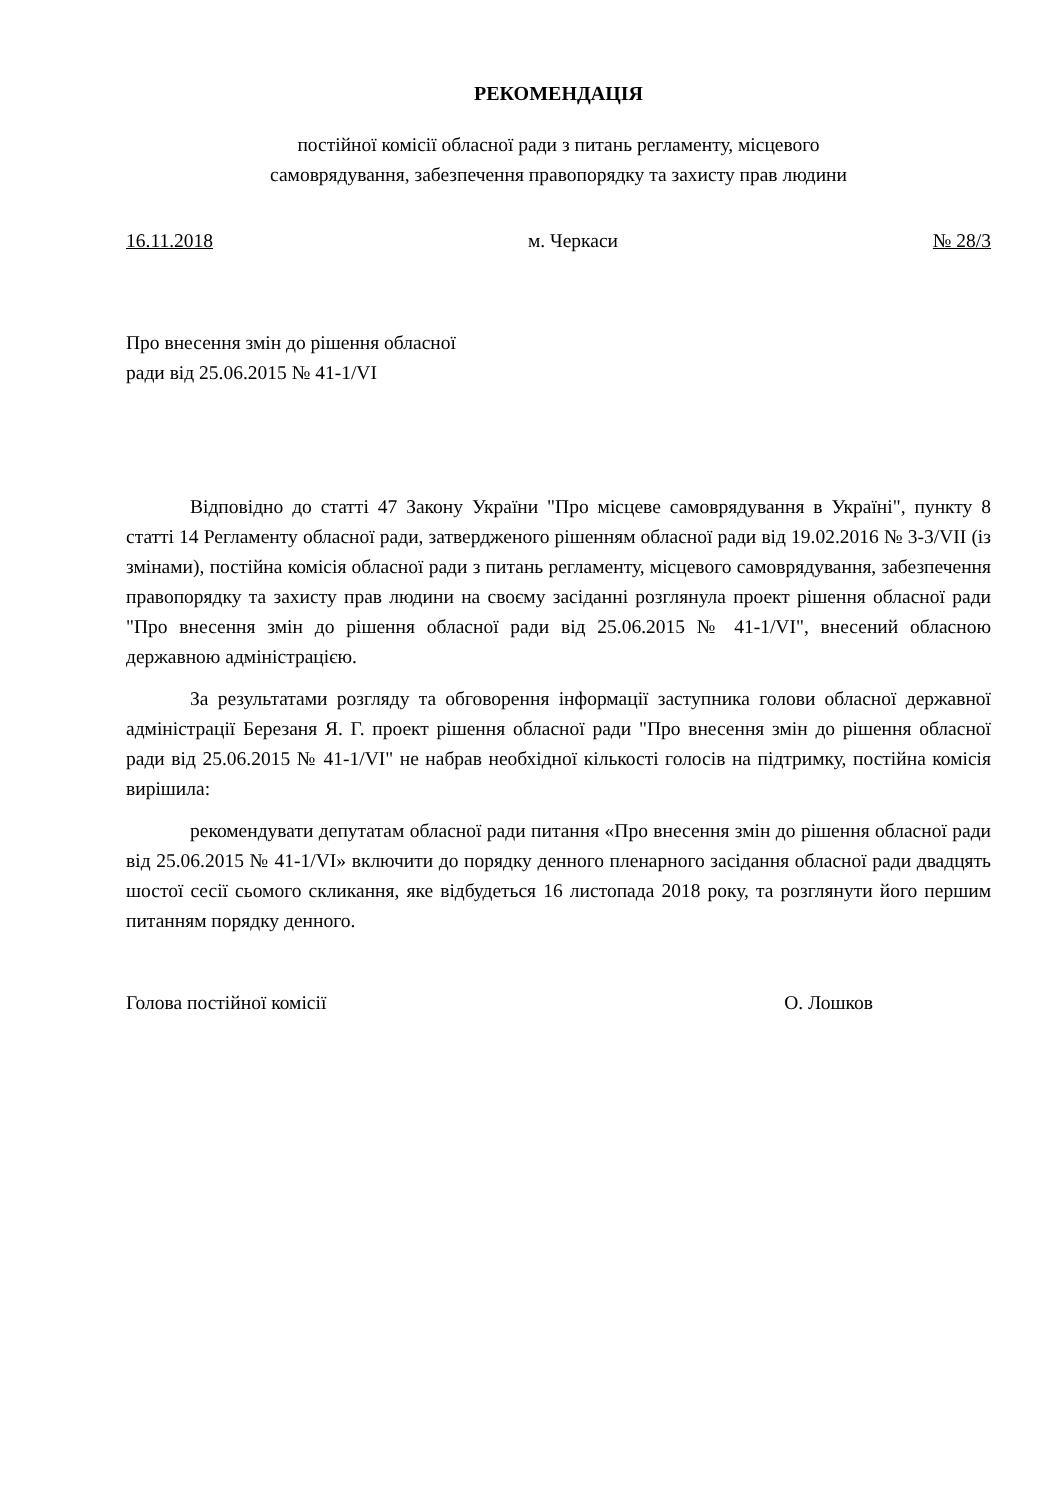РЕКОМЕНДАЦІЯ
постійної комісії обласної ради з питань регламенту, місцевого
самоврядування, забезпечення правопорядку та захисту прав людини
16.11.2018 м. Черкаси № 28/3
Про внесення змін до рішення обласної
ради від 25.06.2015 № 41-1/VI
Відповідно до статті 47 Закону України "Про місцеве самоврядування в Україні", пункту 8 статті 14 Регламенту обласної ради, затвердженого рішенням обласної ради від 19.02.2016 № 3-3/VII (із змінами), постійна комісія обласної ради з питань регламенту, місцевого самоврядування, забезпечення правопорядку та захисту прав людини на своєму засіданні розглянула проект рішення обласної ради "Про внесення змін до рішення обласної ради від 25.06.2015 № 41-1/VI", внесений обласною державною адміністрацією.
За результатами розгляду та обговорення інформації заступника голови обласної державної адміністрації Березаня Я. Г. проект рішення обласної ради "Про внесення змін до рішення обласної ради від 25.06.2015 № 41-1/VI" не набрав необхідної кількості голосів на підтримку, постійна комісія вирішила:
рекомендувати депутатам обласної ради питання «Про внесення змін до рішення обласної ради від 25.06.2015 № 41-1/VI» включити до порядку денного пленарного засідання обласної ради двадцять шостої сесії сьомого скликання, яке відбудеться 16 листопада 2018 року, та розглянути його першим питанням порядку денного.
Голова постійної комісії О. Лошков